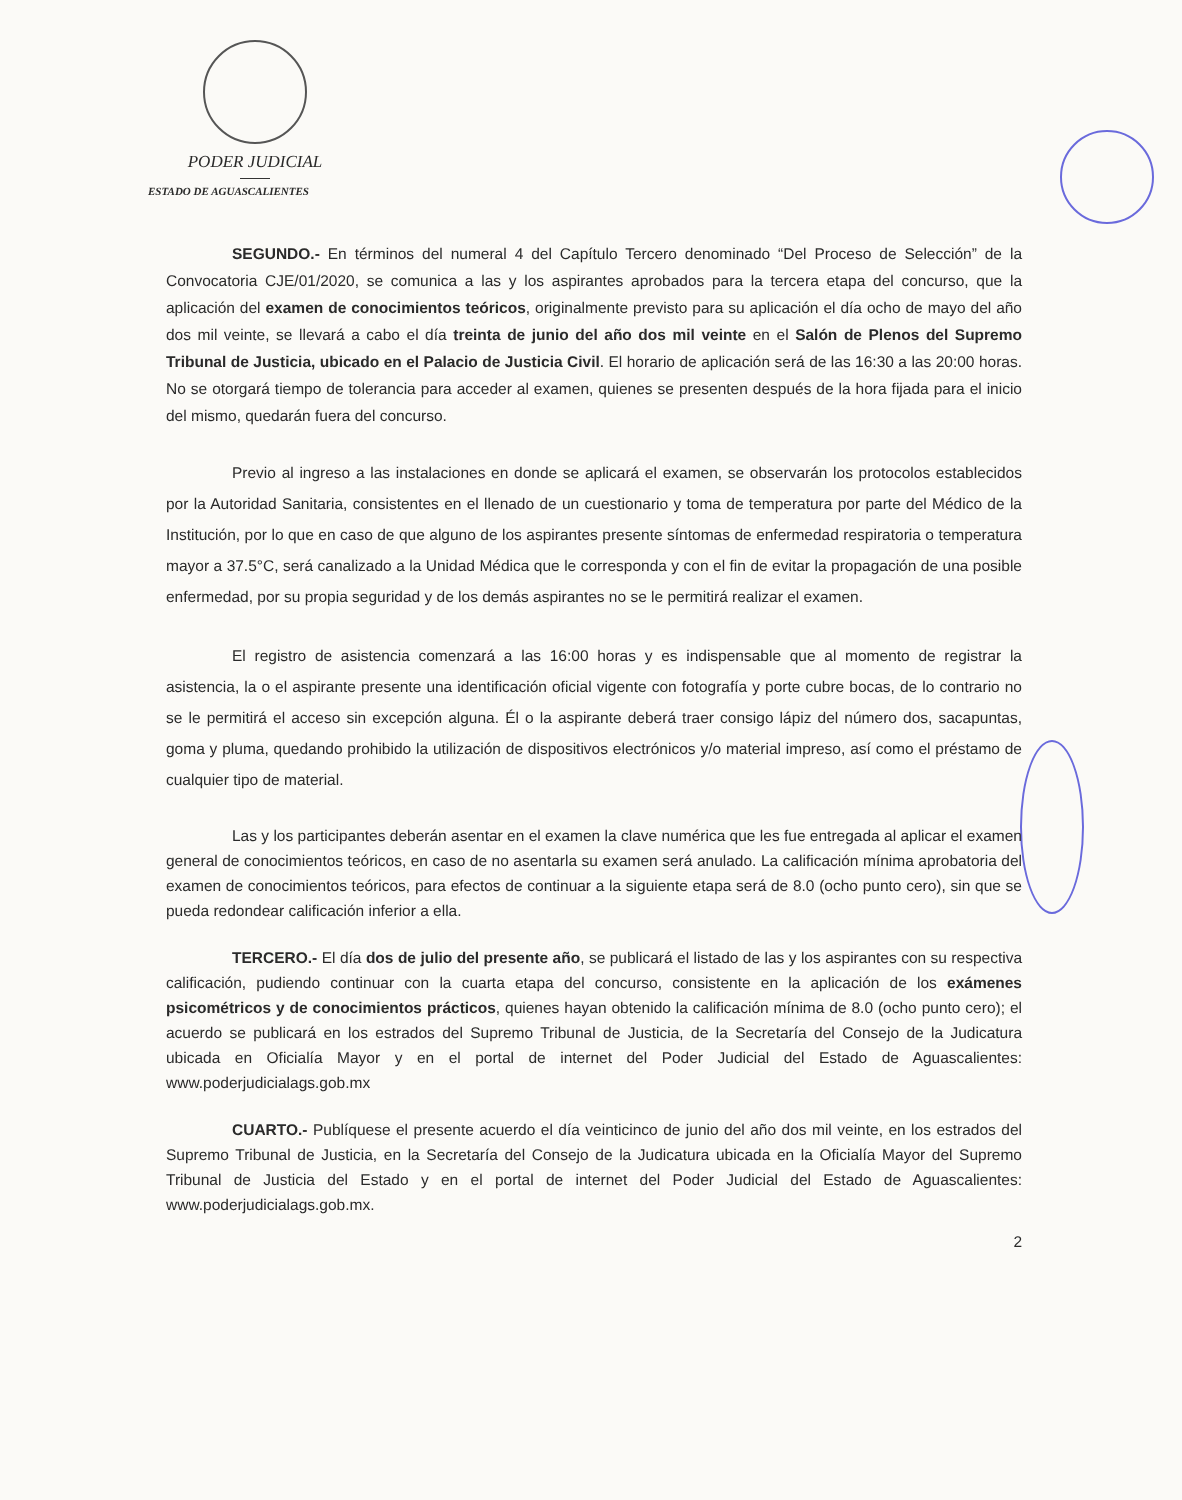PODER JUDICIAL
ESTADO DE AGUASCALIENTES
SEGUNDO.- En términos del numeral 4 del Capítulo Tercero denominado “Del Proceso de Selección” de la Convocatoria CJE/01/2020, se comunica a las y los aspirantes aprobados para la tercera etapa del concurso, que la aplicación del examen de conocimientos teóricos, originalmente previsto para su aplicación el día ocho de mayo del año dos mil veinte, se llevará a cabo el día treinta de junio del año dos mil veinte en el Salón de Plenos del Supremo Tribunal de Justicia, ubicado en el Palacio de Justicia Civil. El horario de aplicación será de las 16:30 a las 20:00 horas. No se otorgará tiempo de tolerancia para acceder al examen, quienes se presenten después de la hora fijada para el inicio del mismo, quedarán fuera del concurso.
Previo al ingreso a las instalaciones en donde se aplicará el examen, se observarán los protocolos establecidos por la Autoridad Sanitaria, consistentes en el llenado de un cuestionario y toma de temperatura por parte del Médico de la Institución, por lo que en caso de que alguno de los aspirantes presente síntomas de enfermedad respiratoria o temperatura mayor a 37.5°C, será canalizado a la Unidad Médica que le corresponda y con el fin de evitar la propagación de una posible enfermedad, por su propia seguridad y de los demás aspirantes no se le permitirá realizar el examen.
El registro de asistencia comenzará a las 16:00 horas y es indispensable que al momento de registrar la asistencia, la o el aspirante presente una identificación oficial vigente con fotografía y porte cubre bocas, de lo contrario no se le permitirá el acceso sin excepción alguna. Él o la aspirante deberá traer consigo lápiz del número dos, sacapuntas, goma y pluma, quedando prohibido la utilización de dispositivos electrónicos y/o material impreso, así como el préstamo de cualquier tipo de material.
Las y los participantes deberán asentar en el examen la clave numérica que les fue entregada al aplicar el examen general de conocimientos teóricos, en caso de no asentarla su examen será anulado. La calificación mínima aprobatoria del examen de conocimientos teóricos, para efectos de continuar a la siguiente etapa será de 8.0 (ocho punto cero), sin que se pueda redondear calificación inferior a ella.
TERCERO.- El día dos de julio del presente año, se publicará el listado de las y los aspirantes con su respectiva calificación, pudiendo continuar con la cuarta etapa del concurso, consistente en la aplicación de los exámenes psicométricos y de conocimientos prácticos, quienes hayan obtenido la calificación mínima de 8.0 (ocho punto cero); el acuerdo se publicará en los estrados del Supremo Tribunal de Justicia, de la Secretaría del Consejo de la Judicatura ubicada en Oficialía Mayor y en el portal de internet del Poder Judicial del Estado de Aguascalientes: www.poderjudicialags.gob.mx
CUARTO.- Publíquese el presente acuerdo el día veinticinco de junio del año dos mil veinte, en los estrados del Supremo Tribunal de Justicia, en la Secretaría del Consejo de la Judicatura ubicada en la Oficialía Mayor del Supremo Tribunal de Justicia del Estado y en el portal de internet del Poder Judicial del Estado de Aguascalientes: www.poderjudicialags.gob.mx.
2